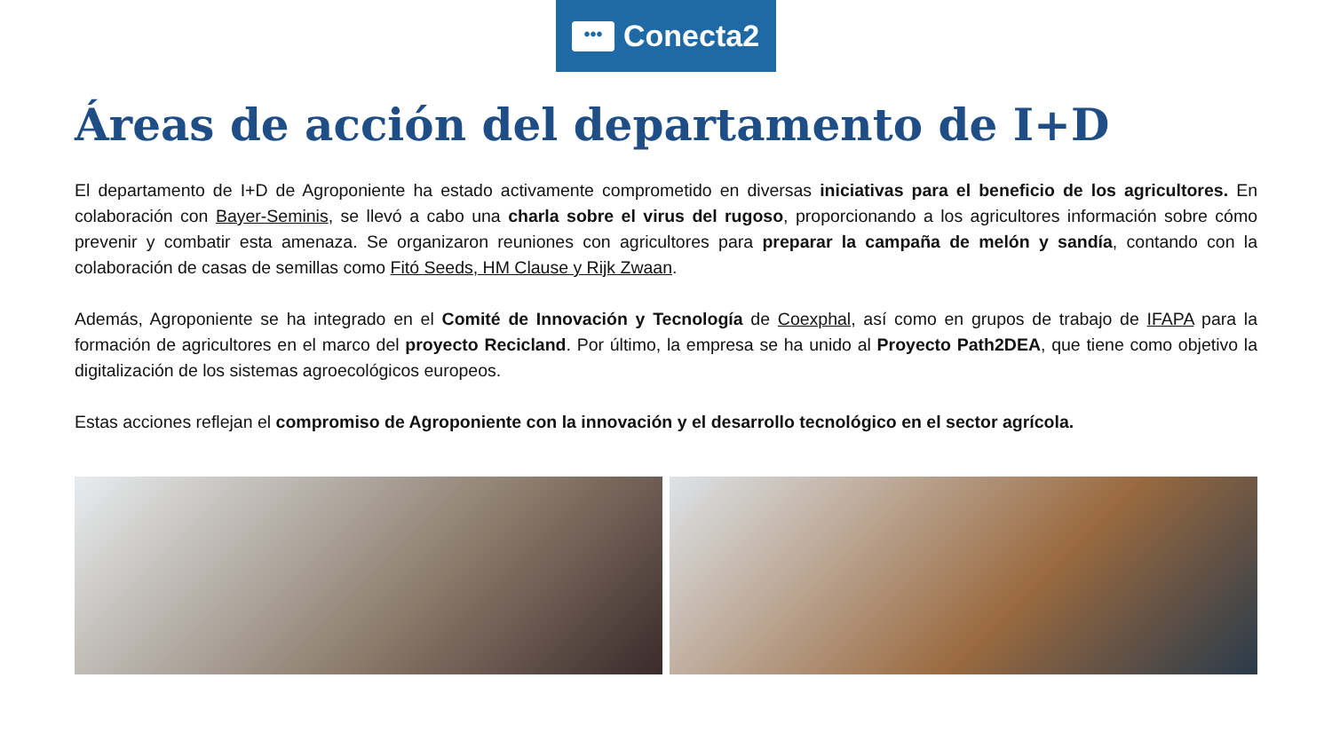•••
Conecta2
Áreas de acción del departamento de I+D
El departamento de I+D de Agroponiente ha estado activamente comprometido en diversas iniciativas para el beneficio de los agricultores. En colaboración con Bayer-Seminis, se llevó a cabo una charla sobre el virus del rugoso, proporcionando a los agricultores información sobre cómo prevenir y combatir esta amenaza. Se organizaron reuniones con agricultores para preparar la campaña de melón y sandía, contando con la colaboración de casas de semillas como Fitó Seeds, HM Clause y Rijk Zwaan.
Además, Agroponiente se ha integrado en el Comité de Innovación y Tecnología de Coexphal, así como en grupos de trabajo de IFAPA para la formación de agricultores en el marco del proyecto Recicland. Por último, la empresa se ha unido al Proyecto Path2DEA, que tiene como objetivo la digitalización de los sistemas agroecológicos europeos.
Estas acciones reflejan el compromiso de Agroponiente con la innovación y el desarrollo tecnológico en el sector agrícola.